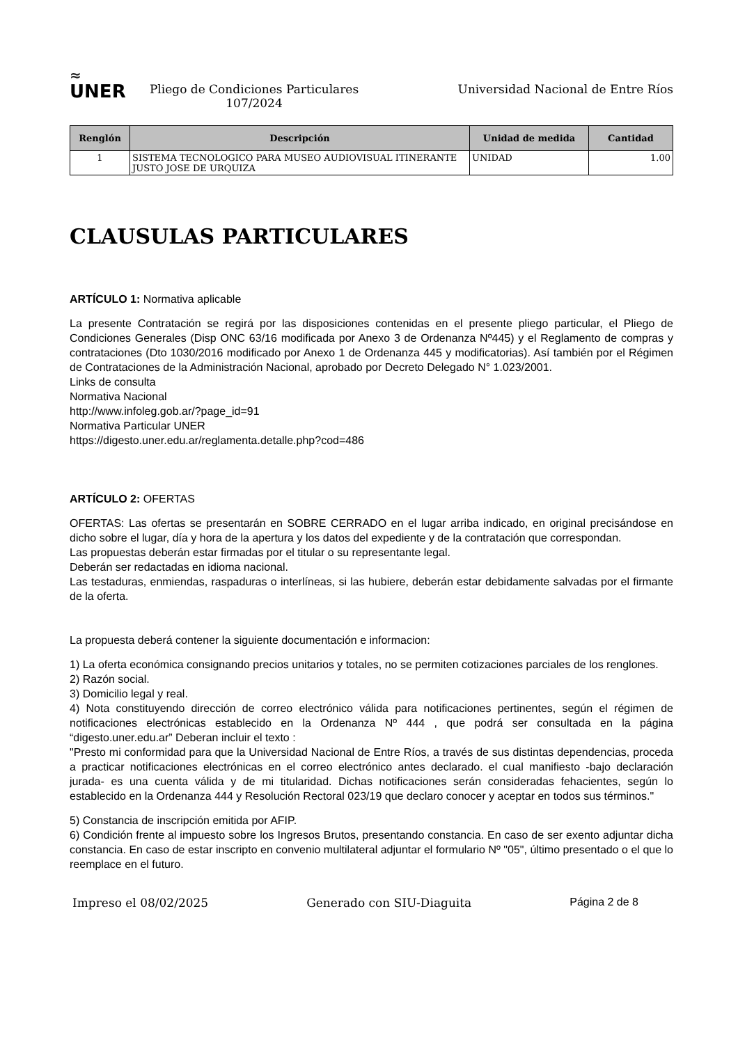≈
UNER
Pliego de Condiciones Particulares
107/2024
Universidad Nacional de Entre Ríos
| Renglón | Descripción | Unidad de medida | Cantidad |
| --- | --- | --- | --- |
| 1 | SISTEMA TECNOLOGICO PARA MUSEO AUDIOVISUAL ITINERANTE JUSTO JOSE DE URQUIZA | UNIDAD | 1.00 |
CLAUSULAS PARTICULARES
ARTÍCULO 1: Normativa aplicable
La presente Contratación se regirá por las disposiciones contenidas en el presente pliego particular, el Pliego de Condiciones Generales (Disp ONC 63/16 modificada por Anexo 3 de Ordenanza Nº445) y el Reglamento de compras y contrataciones (Dto 1030/2016 modificado por Anexo 1 de Ordenanza 445 y modificatorias). Así también por el Régimen de Contrataciones de la Administración Nacional, aprobado por Decreto Delegado N° 1.023/2001.
Links de consulta
Normativa Nacional
http://www.infoleg.gob.ar/?page_id=91
Normativa Particular UNER
https://digesto.uner.edu.ar/reglamenta.detalle.php?cod=486
ARTÍCULO 2: OFERTAS
OFERTAS: Las ofertas se presentarán en SOBRE CERRADO en el lugar arriba indicado, en original precisándose en dicho sobre el lugar, día y hora de la apertura y los datos del expediente y de la contratación que correspondan.
Las propuestas deberán estar firmadas por el titular o su representante legal.
Deberán ser redactadas en idioma nacional.
Las testaduras, enmiendas, raspaduras o interlíneas, si las hubiere, deberán estar debidamente salvadas por el firmante de la oferta.
La propuesta deberá contener la siguiente documentación e informacion:
1) La oferta económica consignando precios unitarios y totales, no se permiten cotizaciones parciales de los renglones.
2) Razón social.
3) Domicilio legal y real.
4) Nota constituyendo dirección de correo electrónico válida para notificaciones pertinentes, según el régimen de notificaciones electrónicas establecido en la Ordenanza Nº 444 , que podrá ser consultada en la página “digesto.uner.edu.ar” Deberan incluir el texto :
"Presto mi conformidad para que la Universidad Nacional de Entre Ríos, a través de sus distintas dependencias, proceda a practicar notificaciones electrónicas en el correo electrónico antes declarado. el cual manifiesto -bajo declaración jurada- es una cuenta válida y de mi titularidad. Dichas notificaciones serán consideradas fehacientes, según lo establecido en la Ordenanza 444 y Resolución Rectoral 023/19 que declaro conocer y aceptar en todos sus términos."
5) Constancia de inscripción emitida por AFIP.
6) Condición frente al impuesto sobre los Ingresos Brutos, presentando constancia. En caso de ser exento adjuntar dicha constancia. En caso de estar inscripto en convenio multilateral adjuntar el formulario Nº "05", último presentado o el que lo reemplace en el futuro.
Impreso el 08/02/2025 Generado con SIU-Diaguita Página 2 de 8